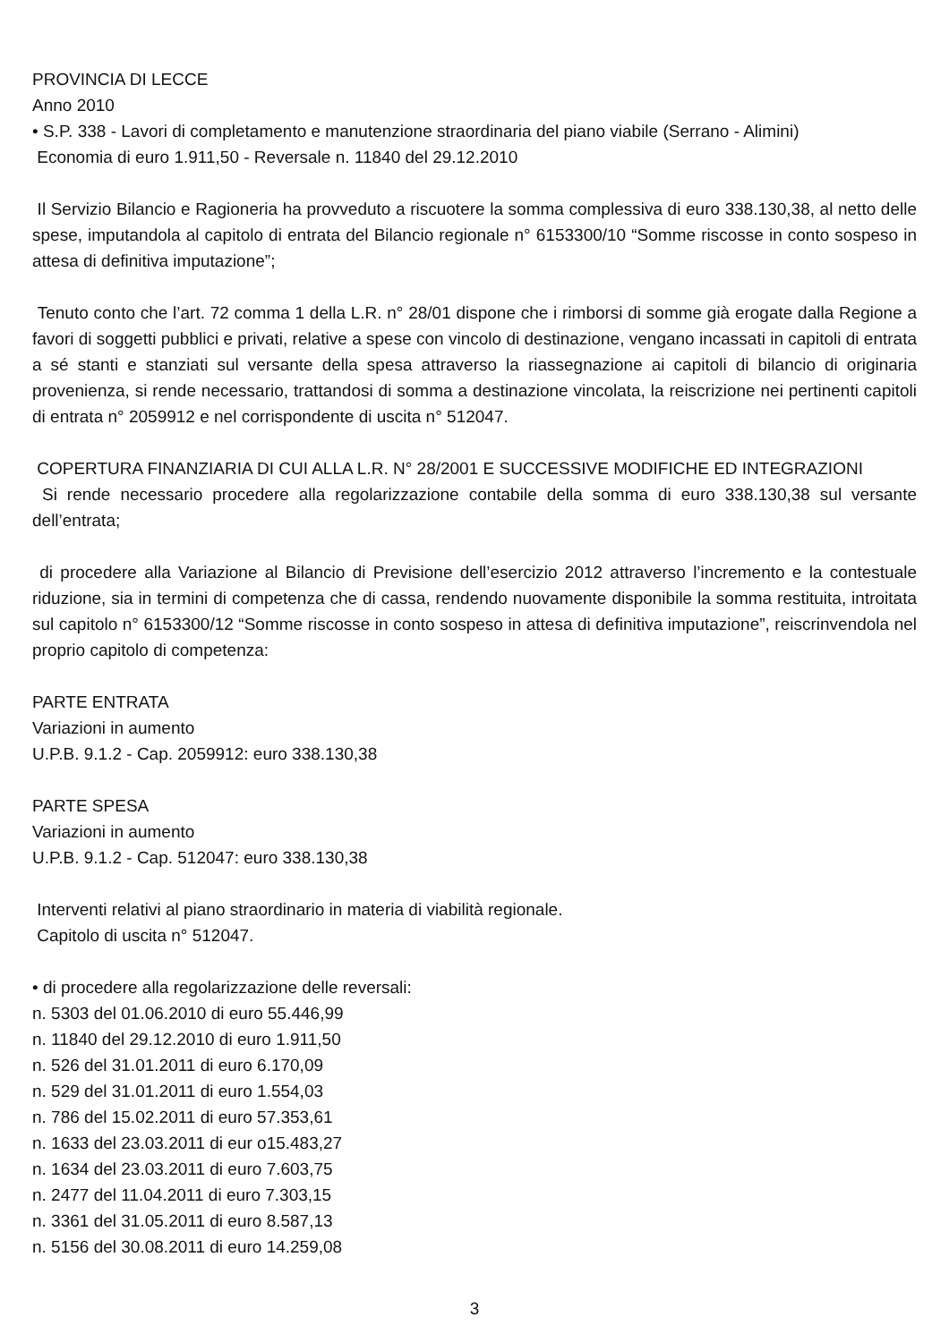PROVINCIA DI LECCE
Anno 2010
• S.P. 338 - Lavori di completamento e manutenzione straordinaria del piano viabile (Serrano - Alimini)
Economia di euro 1.911,50 - Reversale n. 11840 del 29.12.2010
Il Servizio Bilancio e Ragioneria ha provveduto a riscuotere la somma complessiva di euro 338.130,38, al netto delle spese, imputandola al capitolo di entrata del Bilancio regionale n° 6153300/10 “Somme riscosse in conto sospeso in attesa di definitiva imputazione”;
Tenuto conto che l’art. 72 comma 1 della L.R. n° 28/01 dispone che i rimborsi di somme già erogate dalla Regione a favori di soggetti pubblici e privati, relative a spese con vincolo di destinazione, vengano incassati in capitoli di entrata a sé stanti e stanziati sul versante della spesa attraverso la riassegnazione ai capitoli di bilancio di originaria provenienza, si rende necessario, trattandosi di somma a destinazione vincolata, la reiscrizione nei pertinenti capitoli di entrata n° 2059912 e nel corrispondente di uscita n° 512047.
COPERTURA FINANZIARIA DI CUI ALLA L.R. N° 28/2001 E SUCCESSIVE MODIFICHE ED INTEGRAZIONI
Si rende necessario procedere alla regolarizzazione contabile della somma di euro 338.130,38 sul versante dell’entrata;
di procedere alla Variazione al Bilancio di Previsione dell’esercizio 2012 attraverso l’incremento e la contestuale riduzione, sia in termini di competenza che di cassa, rendendo nuovamente disponibile la somma restituita, introitata sul capitolo n° 6153300/12 “Somme riscosse in conto sospeso in attesa di definitiva imputazione”, reiscrinvendola nel proprio capitolo di competenza:
PARTE ENTRATA
Variazioni in aumento
U.P.B. 9.1.2 - Cap. 2059912: euro 338.130,38
PARTE SPESA
Variazioni in aumento
U.P.B. 9.1.2 - Cap. 512047: euro 338.130,38
Interventi relativi al piano straordinario in materia di viabilità regionale.
Capitolo di uscita n° 512047.
• di procedere alla regolarizzazione delle reversali:
n. 5303 del 01.06.2010 di euro 55.446,99
n. 11840 del 29.12.2010 di euro 1.911,50
n. 526 del 31.01.2011 di euro 6.170,09
n. 529 del 31.01.2011 di euro 1.554,03
n. 786 del 15.02.2011 di euro 57.353,61
n. 1633 del 23.03.2011 di eur o15.483,27
n. 1634 del 23.03.2011 di euro 7.603,75
n. 2477 del 11.04.2011 di euro 7.303,15
n. 3361 del 31.05.2011 di euro 8.587,13
n. 5156 del 30.08.2011 di euro 14.259,08
3